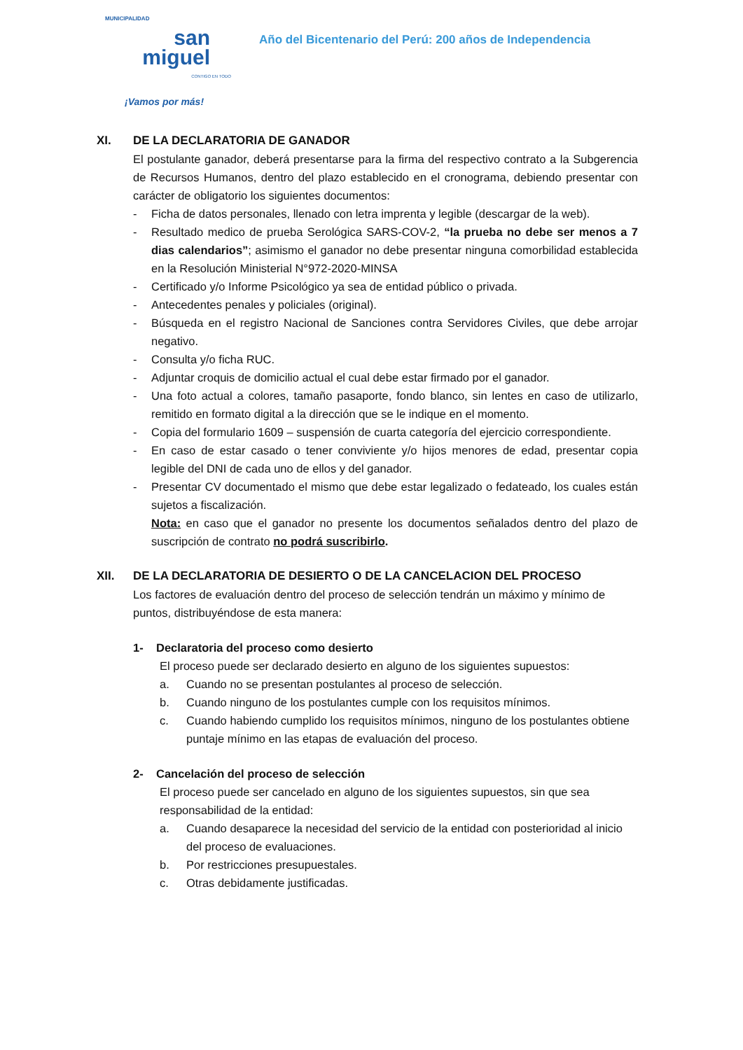MUNICIPALIDAD
san
miguel
CONTIGO EN TODO
¡Vamos por más!
Año del Bicentenario del Perú: 200 años de Independencia
XI. DE LA DECLARATORIA DE GANADOR
El postulante ganador, deberá presentarse para la firma del respectivo contrato a la Subgerencia de Recursos Humanos, dentro del plazo establecido en el cronograma, debiendo presentar con carácter de obligatorio los siguientes documentos:
- Ficha de datos personales, llenado con letra imprenta y legible (descargar de la web).
- Resultado medico de prueba Serológica SARS-COV-2, “la prueba no debe ser menos a 7 dias calendarios”; asimismo el ganador no debe presentar ninguna comorbilidad establecida en la Resolución Ministerial N°972-2020-MINSA
- Certificado y/o Informe Psicológico ya sea de entidad público o privada.
- Antecedentes penales y policiales (original).
- Búsqueda en el registro Nacional de Sanciones contra Servidores Civiles, que debe arrojar negativo.
- Consulta y/o ficha RUC.
- Adjuntar croquis de domicilio actual el cual debe estar firmado por el ganador.
- Una foto actual a colores, tamaño pasaporte, fondo blanco, sin lentes en caso de utilizarlo, remitido en formato digital a la dirección que se le indique en el momento.
- Copia del formulario 1609 – suspensión de cuarta categoría del ejercicio correspondiente.
- En caso de estar casado o tener conviviente y/o hijos menores de edad, presentar copia legible del DNI de cada uno de ellos y del ganador.
- Presentar CV documentado el mismo que debe estar legalizado o fedateado, los cuales están sujetos a fiscalización.
Nota: en caso que el ganador no presente los documentos señalados dentro del plazo de suscripción de contrato no podrá suscribirlo.
XII. DE LA DECLARATORIA DE DESIERTO O DE LA CANCELACION DEL PROCESO
Los factores de evaluación dentro del proceso de selección tendrán un máximo y mínimo de puntos, distribuyéndose de esta manera:
1- Declaratoria del proceso como desierto
El proceso puede ser declarado desierto en alguno de los siguientes supuestos:
a. Cuando no se presentan postulantes al proceso de selección.
b. Cuando ninguno de los postulantes cumple con los requisitos mínimos.
c. Cuando habiendo cumplido los requisitos mínimos, ninguno de los postulantes obtiene puntaje mínimo en las etapas de evaluación del proceso.
2- Cancelación del proceso de selección
El proceso puede ser cancelado en alguno de los siguientes supuestos, sin que sea responsabilidad de la entidad:
a. Cuando desaparece la necesidad del servicio de la entidad con posterioridad al inicio del proceso de evaluaciones.
b. Por restricciones presupuestales.
c. Otras debidamente justificadas.